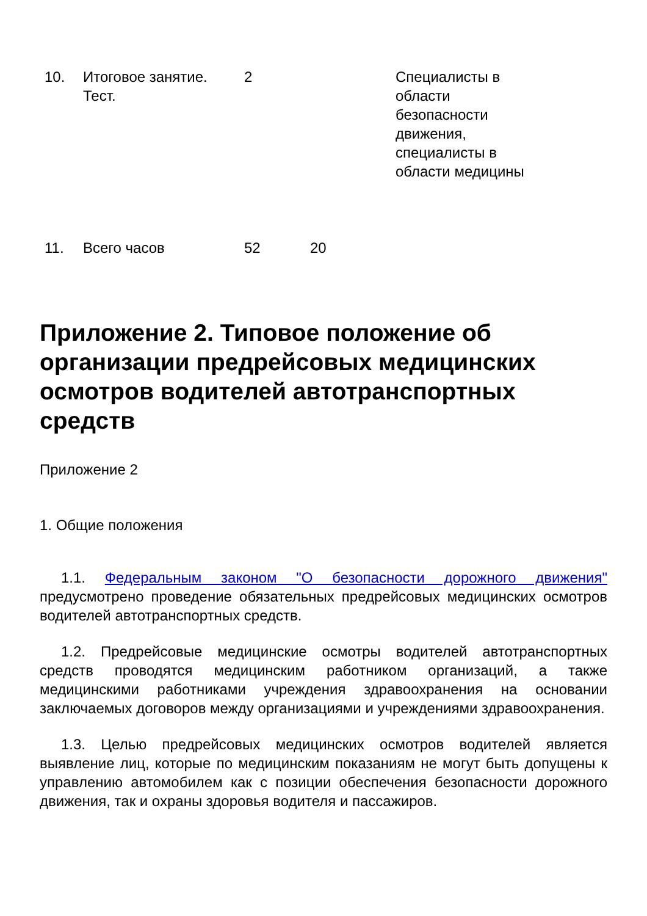| 10. | Итоговое занятие. Тест. | 2 | | Специалисты в области безопасности движения, специалисты в области медицины |
| 11. | Всего часов | 52 | 20 | |
Приложение 2. Типовое положение об организации предрейсовых медицинских осмотров водителей автотранспортных средств
Приложение 2
1. Общие положения
1.1. Федеральным законом "О безопасности дорожного движения" предусмотрено проведение обязательных предрейсовых медицинских осмотров водителей автотранспортных средств.
1.2. Предрейсовые медицинские осмотры водителей автотранспортных средств проводятся медицинским работником организаций, а также медицинскими работниками учреждения здравоохранения на основании заключаемых договоров между организациями и учреждениями здравоохранения.
1.3. Целью предрейсовых медицинских осмотров водителей является выявление лиц, которые по медицинским показаниям не могут быть допущены к управлению автомобилем как с позиции обеспечения безопасности дорожного движения, так и охраны здоровья водителя и пассажиров.